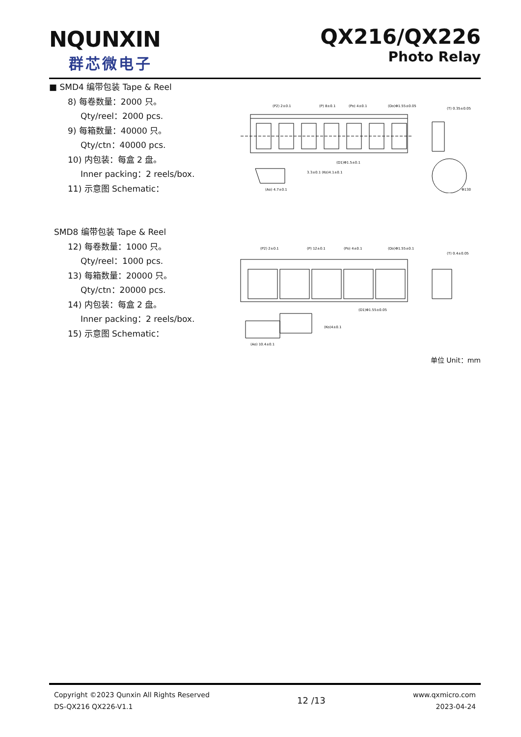NQUNXIN
群芯微电子
QX216/QX226
Photo Relay
■ SMD4 编带包装 Tape & Reel
8) 每卷数量：2000 只。
Qty/reel：2000 pcs.
9) 每箱数量：40000 只。
Qty/ctn：40000 pcs.
10) 内包装：每盒 2 盘。
Inner packing：2 reels/box.
11) 示意图 Schematic：
(P2) 2±0.1
(P) 8±0.1
(Po) 4±0.1
(Do)Φ1.55±0.05
(T) 0.35±0.05
(D1)Φ1.5±0.1
3.3±0.1 (Ko)4.1±0.1
(Ao) 4.7±0.1
Φ130
SMD8 编带包装 Tape & Reel
12) 每卷数量：1000 只。
Qty/reel：1000 pcs.
13) 每箱数量：20000 只。
Qty/ctn：20000 pcs.
14) 内包装：每盒 2 盘。
Inner packing：2 reels/box.
15) 示意图 Schematic：
(P2) 2±0.1
(P) 12±0.1
(Po) 4±0.1
(Do)Φ1.55±0.1
(T) 0.4±0.05
(D1)Φ1.55±0.05
(Ko)4±0.1
(Ao) 10.4±0.1
单位 Unit：mm
Copyright ©2023 Qunxin All Rights Reserved
DS-QX216 QX226-V1.1
12 /13
www.qxmicro.com
2023-04-24